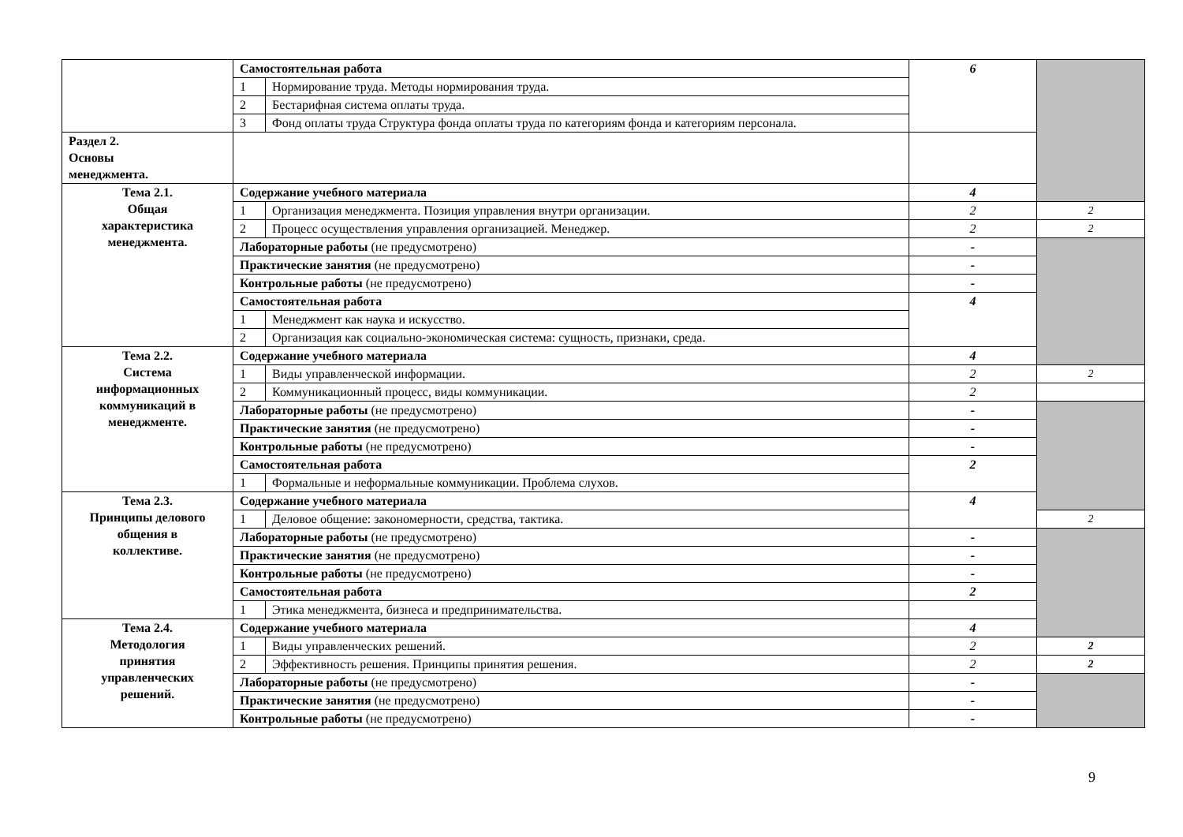| | Самостоятельная работа | | 6 | |
| | 1 | Нормирование труда. Методы нормирования труда. | | |
| | 2 | Бестарифная система оплаты труда. | | |
| | 3 | Фонд оплаты труда Структура фонда оплаты труда по категориям фонда и категориям персонала. | | |
| Раздел 2. Основы менеджмента. | | | | |
| Тема 2.1. Общая характеристика менеджмента. | Содержание учебного материала | | 4 | |
| | 1 | Организация менеджмента. Позиция управления внутри организации. | 2 | 2 |
| | 2 | Процесс осуществления управления организацией. Менеджер. | 2 | 2 |
| | Лабораторные работы (не предусмотрено) | | - | |
| | Практические занятия (не предусмотрено) | | - | |
| | Контрольные работы (не предусмотрено) | | - | |
| | Самостоятельная работа | | 4 | |
| | 1 | Менеджмент как наука и искусство. | | |
| | 2 | Организация как социально-экономическая система: сущность, признаки, среда. | | |
| Тема 2.2. Система информационных коммуникаций в менеджменте. | Содержание учебного материала | | 4 | |
| | 1 | Виды управленческой информации. | 2 | 2 |
| | 2 | Коммуникационный процесс, виды коммуникации. | 2 | |
| | Лабораторные работы (не предусмотрено) | | - | |
| | Практические занятия (не предусмотрено) | | - | |
| | Контрольные работы (не предусмотрено) | | - | |
| | Самостоятельная работа | | 2 | |
| | 1 | Формальные и неформальные коммуникации. Проблема слухов. | | |
| Тема 2.3. Принципы делового общения в коллективе. | Содержание учебного материала | | 4 | |
| | 1 | Деловое общение: закономерности, средства, тактика. | | 2 |
| | Лабораторные работы (не предусмотрено) | | - | |
| | Практические занятия (не предусмотрено) | | - | |
| | Контрольные работы (не предусмотрено) | | - | |
| | Самостоятельная работа | | 2 | |
| | 1 | Этика менеджмента, бизнеса и предпринимательства. | | |
| Тема 2.4. Методология принятия управленческих решений. | Содержание учебного материала | | 4 | |
| | 1 | Виды управленческих решений. | 2 | 2 |
| | 2 | Эффективность решения. Принципы принятия решения. | 2 | 2 |
| | Лабораторные работы (не предусмотрено) | | - | |
| | Практические занятия (не предусмотрено) | | - | |
| | Контрольные работы (не предусмотрено) | | - | |
9